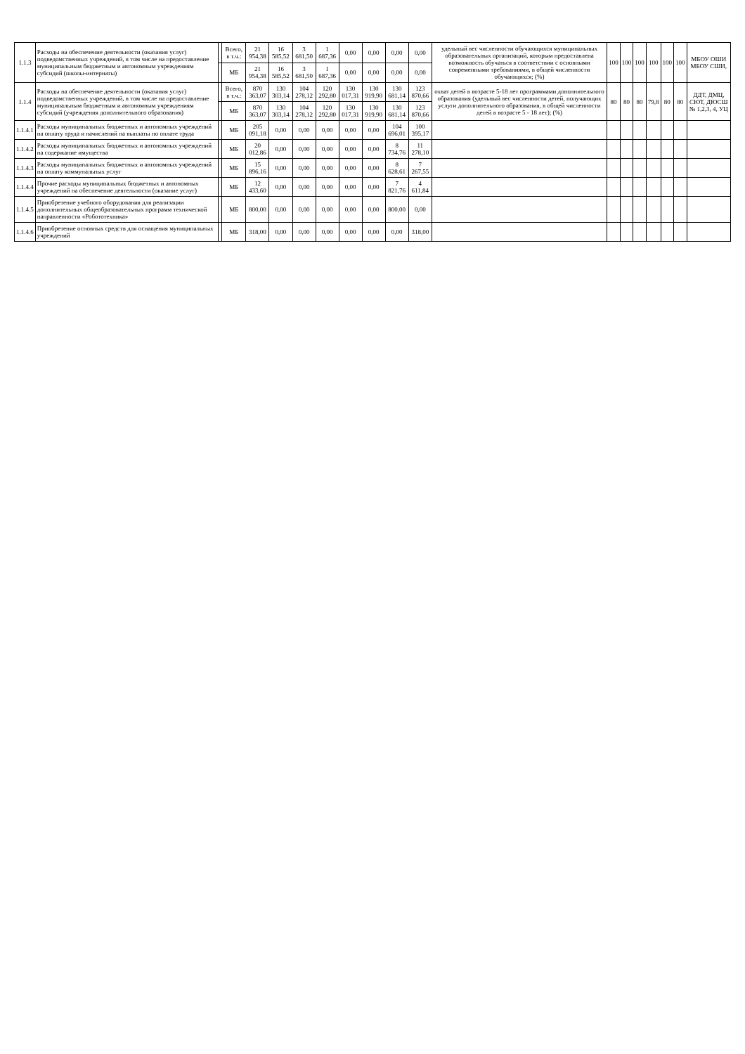| 1.1.3 | Расходы на обеспечение деятельности (оказания услуг) подведомственных учреждений, в том числе на предоставление муниципальным бюджетным и автономным учреждениям субсидий (школы-интернаты) | | Всего, в т.ч.: | 21 954,38 | 16 585,52 | 3 681,50 | 1 687,36 | 0,00 | 0,00 | 0,00 | 0,00 | удельный вес численности обучающихся муниципальных образовательных организаций, которым предоставлена возможность обучаться в соответствии с основными современными требованиями, в общей численности обучающихся; (%) | 100 | 100 | 100 | 100 | 100 | 100 | МБОУ ОШИ МБОУ СШИ, |
| | | | МБ | 21 954,38 | 16 585,52 | 3 681,50 | 1 687,36 | 0,00 | 0,00 | 0,00 | 0,00 | | | | | | | | |
| 1.1.4 | Расходы на обеспечение деятельности (оказания услуг) подведомственных учреждений, в том числе на предоставление муниципальным бюджетным и автономным учреждениям субсидий (учреждения дополнительного образования) | | Всего, в т.ч.: | 870 363,07 | 130 303,14 | 104 278,12 | 120 292,80 | 130 017,31 | 130 919,90 | 130 681,14 | 123 870,66 | охват детей в возрасте 5-18 лет программами дополнительного образования (удельный вес численности детей, получающих услуги дополнительного образования, в общей численности детей в возрасте 5 - 18 лет); (%) | 80 | 80 | 80 | 79,8 | 80 | 80 | ДДТ, ДМЦ, СЮТ, ДЮСШ № 1,2,3, 4, УЦ |
| | | | МБ | 870 363,07 | 130 303,14 | 104 278,12 | 120 292,80 | 130 017,31 | 130 919,90 | 130 681,14 | 123 870,66 | | | | | | | | |
| 1.1.4.1 | Расходы муниципальных бюджетных и автономных учреждений на оплату труда и начислений на выплаты по оплате труда | | МБ | 205 091,18 | 0,00 | 0,00 | 0,00 | 0,00 | 0,00 | 104 696,01 | 100 395,17 | | | | | | | | |
| 1.1.4.2 | Расходы муниципальных бюджетных и автономных учреждений на содержание имущества | | МБ | 20 012,86 | 0,00 | 0,00 | 0,00 | 0,00 | 0,00 | 8 734,76 | 11 278,10 | | | | | | | | |
| 1.1.4.3 | Расходы муниципальных бюджетных и автономных учреждений на оплату коммунальных услуг | | МБ | 15 896,16 | 0,00 | 0,00 | 0,00 | 0,00 | 0,00 | 8 628,61 | 7 267,55 | | | | | | | | |
| 1.1.4.4 | Прочие расходы муниципальных бюджетных и автономных учреждений на обеспечение деятельности (оказание услуг) | | МБ | 12 433,60 | 0,00 | 0,00 | 0,00 | 0,00 | 0,00 | 7 821,76 | 4 611,84 | | | | | | | | |
| 1.1.4.5 | Приобретение учебного оборудования для реализации дополнительных общеобразовательных программ технической направленности «Робототехника» | | МБ | 800,00 | 0,00 | 0,00 | 0,00 | 0,00 | 0,00 | 800,00 | 0,00 | | | | | | | | |
| 1.1.4.6 | Приобретение основных средств для оснащения муниципальных учреждений | | МБ | 318,00 | 0,00 | 0,00 | 0,00 | 0,00 | 0,00 | 0,00 | 318,00 | | | | | | | | |